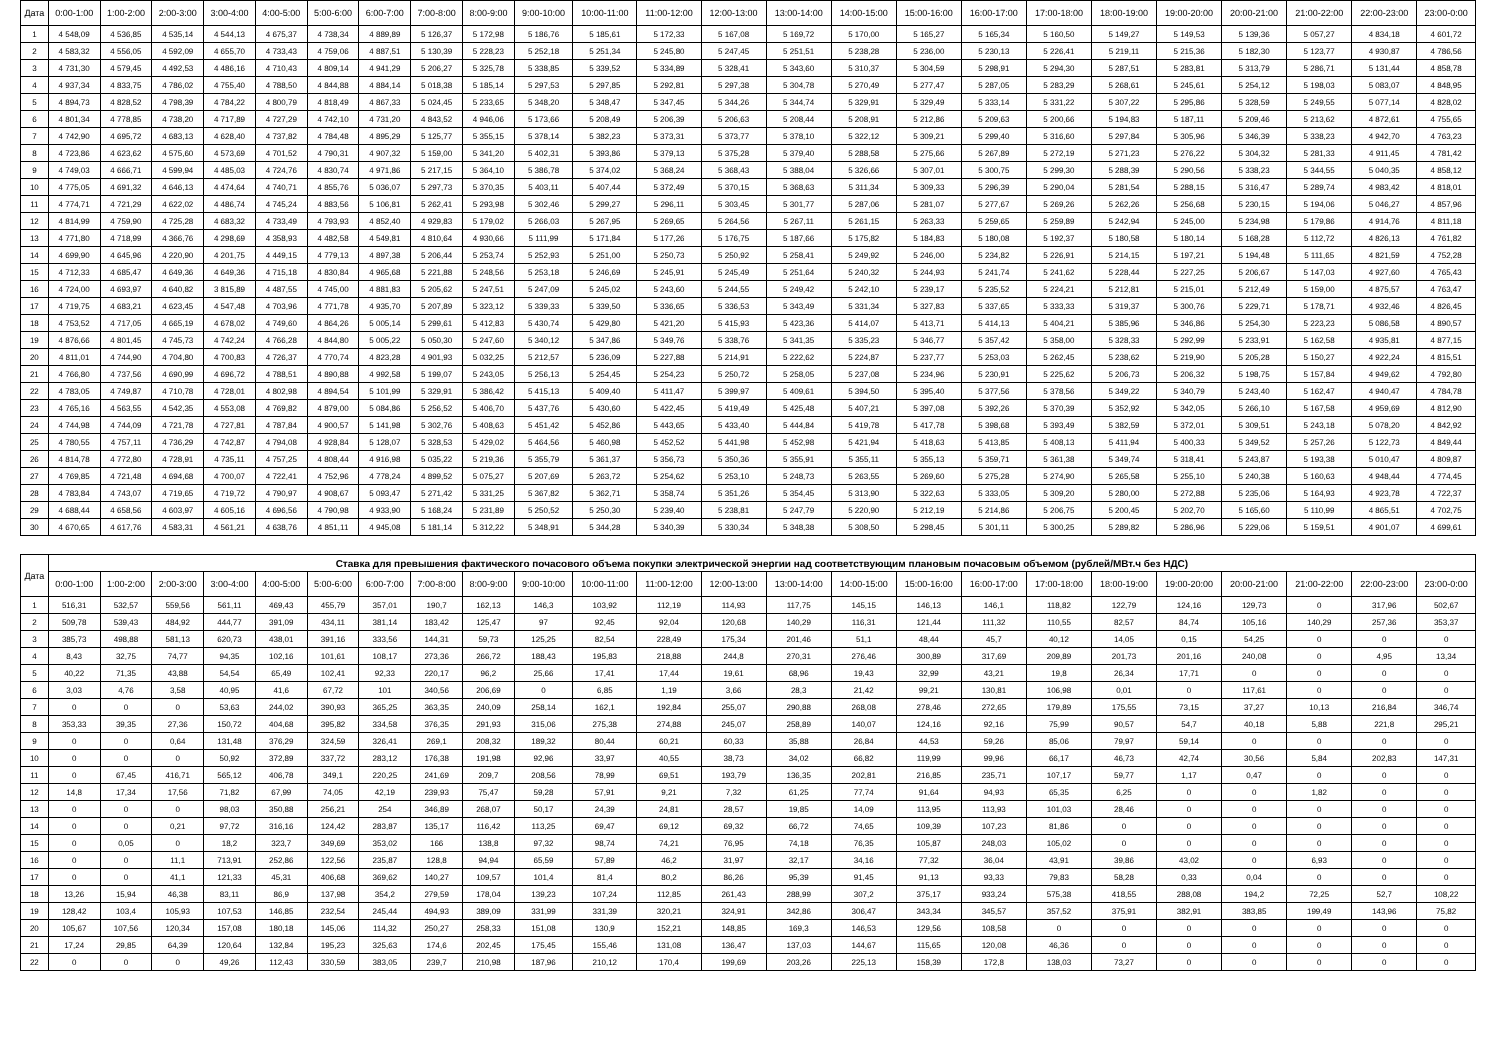| Дата | 0:00-1:00 | 1:00-2:00 | 2:00-3:00 | 3:00-4:00 | 4:00-5:00 | 5:00-6:00 | 6:00-7:00 | 7:00-8:00 | 8:00-9:00 | 9:00-10:00 | 10:00-11:00 | 11:00-12:00 | 12:00-13:00 | 13:00-14:00 | 14:00-15:00 | 15:00-16:00 | 16:00-17:00 | 17:00-18:00 | 18:00-19:00 | 19:00-20:00 | 20:00-21:00 | 21:00-22:00 | 22:00-23:00 | 23:00-0:00 |
| --- | --- | --- | --- | --- | --- | --- | --- | --- | --- | --- | --- | --- | --- | --- | --- | --- | --- | --- | --- | --- | --- | --- | --- | --- |
| 1 | 4 548,09 | 4 536,85 | 4 535,14 | 4 544,13 | 4 675,37 | 4 738,34 | 4 889,89 | 5 126,37 | 5 172,98 | 5 186,76 | 5 185,61 | 5 172,33 | 5 167,08 | 5 169,72 | 5 170,00 | 5 165,27 | 5 165,34 | 5 160,50 | 5 149,27 | 5 149,53 | 5 139,36 | 5 057,27 | 4 834,18 | 4 601,72 |
| 2 | 4 583,32 | 4 556,05 | 4 592,09 | 4 655,70 | 4 733,43 | 4 759,06 | 4 887,51 | 5 130,39 | 5 228,23 | 5 252,18 | 5 251,34 | 5 245,80 | 5 247,45 | 5 251,51 | 5 238,28 | 5 236,00 | 5 230,13 | 5 226,41 | 5 219,11 | 5 215,36 | 5 182,30 | 5 123,77 | 4 930,87 | 4 786,56 |
| 3 | 4 731,30 | 4 579,45 | 4 492,53 | 4 486,16 | 4 710,43 | 4 809,14 | 4 941,29 | 5 206,27 | 5 325,78 | 5 338,85 | 5 339,52 | 5 334,89 | 5 328,41 | 5 343,60 | 5 310,37 | 5 304,59 | 5 298,91 | 5 294,30 | 5 287,51 | 5 283,81 | 5 313,79 | 5 286,71 | 5 131,44 | 4 858,78 |
| 4 | 4 937,34 | 4 833,75 | 4 786,02 | 4 755,40 | 4 788,50 | 4 844,88 | 4 884,14 | 5 018,38 | 5 185,14 | 5 297,53 | 5 297,85 | 5 292,81 | 5 297,38 | 5 304,78 | 5 270,49 | 5 277,47 | 5 287,05 | 5 283,29 | 5 268,61 | 5 245,61 | 5 254,12 | 5 198,03 | 5 083,07 | 4 848,95 |
| 5 | 4 894,73 | 4 828,52 | 4 798,39 | 4 784,22 | 4 800,79 | 4 818,49 | 4 867,33 | 5 024,45 | 5 233,65 | 5 348,20 | 5 348,47 | 5 347,45 | 5 344,26 | 5 344,74 | 5 329,91 | 5 329,49 | 5 333,14 | 5 331,22 | 5 307,22 | 5 295,86 | 5 328,59 | 5 249,55 | 5 077,14 | 4 828,02 |
| 6 | 4 801,34 | 4 778,85 | 4 738,20 | 4 717,89 | 4 727,29 | 4 742,10 | 4 731,20 | 4 843,52 | 4 946,06 | 5 173,66 | 5 208,49 | 5 206,39 | 5 206,63 | 5 208,44 | 5 208,91 | 5 212,86 | 5 209,63 | 5 200,66 | 5 194,83 | 5 187,11 | 5 209,46 | 5 213,62 | 4 872,61 | 4 755,65 |
| 7 | 4 742,90 | 4 695,72 | 4 683,13 | 4 628,40 | 4 737,82 | 4 784,48 | 4 895,29 | 5 125,77 | 5 355,15 | 5 378,14 | 5 382,23 | 5 373,31 | 5 373,77 | 5 378,10 | 5 322,12 | 5 309,21 | 5 299,40 | 5 316,60 | 5 297,84 | 5 305,96 | 5 346,39 | 5 338,23 | 4 942,70 | 4 763,23 |
| 8 | 4 723,86 | 4 623,62 | 4 575,60 | 4 573,69 | 4 701,52 | 4 790,31 | 4 907,32 | 5 159,00 | 5 341,20 | 5 402,31 | 5 393,86 | 5 379,13 | 5 375,28 | 5 379,40 | 5 288,58 | 5 275,66 | 5 267,89 | 5 272,19 | 5 271,23 | 5 276,22 | 5 304,32 | 5 281,33 | 4 911,45 | 4 781,42 |
| 9 | 4 749,03 | 4 666,71 | 4 599,94 | 4 485,03 | 4 724,76 | 4 830,74 | 4 971,86 | 5 217,15 | 5 364,10 | 5 386,78 | 5 374,02 | 5 368,24 | 5 368,43 | 5 388,04 | 5 326,66 | 5 307,01 | 5 300,75 | 5 299,30 | 5 288,39 | 5 290,56 | 5 338,23 | 5 344,55 | 5 040,35 | 4 858,12 |
| 10 | 4 775,05 | 4 691,32 | 4 646,13 | 4 474,64 | 4 740,71 | 4 855,76 | 5 036,07 | 5 297,73 | 5 370,35 | 5 403,11 | 5 407,44 | 5 372,49 | 5 370,15 | 5 368,63 | 5 311,34 | 5 309,33 | 5 296,39 | 5 290,04 | 5 281,54 | 5 288,15 | 5 316,47 | 5 289,74 | 4 983,42 | 4 818,01 |
| 11 | 4 774,71 | 4 721,29 | 4 622,02 | 4 486,74 | 4 745,24 | 4 883,56 | 5 106,81 | 5 262,41 | 5 293,98 | 5 302,46 | 5 299,27 | 5 296,11 | 5 303,45 | 5 301,77 | 5 287,06 | 5 281,07 | 5 277,67 | 5 269,26 | 5 262,26 | 5 256,68 | 5 230,15 | 5 194,06 | 5 046,27 | 4 857,96 |
| 12 | 4 814,99 | 4 759,90 | 4 725,28 | 4 683,32 | 4 733,49 | 4 793,93 | 4 852,40 | 4 929,83 | 5 179,02 | 5 266,03 | 5 267,95 | 5 269,65 | 5 264,56 | 5 267,11 | 5 261,15 | 5 263,33 | 5 259,65 | 5 259,89 | 5 242,94 | 5 245,00 | 5 234,98 | 5 179,86 | 4 914,76 | 4 811,18 |
| 13 | 4 771,80 | 4 718,99 | 4 366,76 | 4 298,69 | 4 358,93 | 4 482,58 | 4 549,81 | 4 810,64 | 4 930,66 | 5 111,99 | 5 171,84 | 5 177,26 | 5 176,75 | 5 187,66 | 5 175,82 | 5 184,83 | 5 180,08 | 5 192,37 | 5 180,58 | 5 180,14 | 5 168,28 | 5 112,72 | 4 826,13 | 4 761,82 |
| 14 | 4 699,90 | 4 645,96 | 4 220,90 | 4 201,75 | 4 449,15 | 4 779,13 | 4 897,38 | 5 206,44 | 5 253,74 | 5 252,93 | 5 251,00 | 5 250,73 | 5 250,92 | 5 258,41 | 5 249,92 | 5 246,00 | 5 234,82 | 5 226,91 | 5 214,15 | 5 197,21 | 5 194,48 | 5 111,65 | 4 821,59 | 4 752,28 |
| 15 | 4 712,33 | 4 685,47 | 4 649,36 | 4 649,36 | 4 715,18 | 4 830,84 | 4 965,68 | 5 221,88 | 5 248,56 | 5 253,18 | 5 246,69 | 5 245,91 | 5 245,49 | 5 251,64 | 5 240,32 | 5 244,93 | 5 241,74 | 5 241,62 | 5 228,44 | 5 227,25 | 5 206,67 | 5 147,03 | 4 927,60 | 4 765,43 |
| 16 | 4 724,00 | 4 693,97 | 4 640,82 | 3 815,89 | 4 487,55 | 4 745,00 | 4 881,83 | 5 205,62 | 5 247,51 | 5 247,09 | 5 245,02 | 5 243,60 | 5 244,55 | 5 249,42 | 5 242,10 | 5 239,17 | 5 235,52 | 5 224,21 | 5 212,81 | 5 215,01 | 5 212,49 | 5 159,00 | 4 875,57 | 4 763,47 |
| 17 | 4 719,75 | 4 683,21 | 4 623,45 | 4 547,48 | 4 703,96 | 4 771,78 | 4 935,70 | 5 207,89 | 5 323,12 | 5 339,33 | 5 339,50 | 5 336,65 | 5 336,53 | 5 343,49 | 5 331,34 | 5 327,83 | 5 337,65 | 5 333,33 | 5 319,37 | 5 300,76 | 5 229,71 | 5 178,71 | 4 932,46 | 4 826,45 |
| 18 | 4 753,52 | 4 717,05 | 4 665,19 | 4 678,02 | 4 749,60 | 4 864,26 | 5 005,14 | 5 299,61 | 5 412,83 | 5 430,74 | 5 429,80 | 5 421,20 | 5 415,93 | 5 423,36 | 5 414,07 | 5 413,71 | 5 414,13 | 5 404,21 | 5 385,96 | 5 346,86 | 5 254,30 | 5 223,23 | 5 086,58 | 4 890,57 |
| 19 | 4 876,66 | 4 801,45 | 4 745,73 | 4 742,24 | 4 766,28 | 4 844,80 | 5 005,22 | 5 050,30 | 5 247,60 | 5 340,12 | 5 347,86 | 5 349,76 | 5 338,76 | 5 341,35 | 5 335,23 | 5 346,77 | 5 357,42 | 5 358,00 | 5 328,33 | 5 292,99 | 5 233,91 | 5 162,58 | 4 935,81 | 4 877,15 |
| 20 | 4 811,01 | 4 744,90 | 4 704,80 | 4 700,83 | 4 726,37 | 4 770,74 | 4 823,28 | 4 901,93 | 5 032,25 | 5 212,57 | 5 236,09 | 5 227,88 | 5 214,91 | 5 222,62 | 5 224,87 | 5 237,77 | 5 253,03 | 5 262,45 | 5 238,62 | 5 219,90 | 5 205,28 | 5 150,27 | 4 922,24 | 4 815,51 |
| 21 | 4 766,80 | 4 737,56 | 4 690,99 | 4 696,72 | 4 788,51 | 4 890,88 | 4 992,58 | 5 199,07 | 5 243,05 | 5 256,13 | 5 254,45 | 5 254,23 | 5 250,72 | 5 258,05 | 5 237,08 | 5 234,96 | 5 230,91 | 5 225,62 | 5 206,73 | 5 206,32 | 5 198,75 | 5 157,84 | 4 949,62 | 4 792,80 |
| 22 | 4 783,05 | 4 749,87 | 4 710,78 | 4 728,01 | 4 802,98 | 4 894,54 | 5 101,99 | 5 329,91 | 5 386,42 | 5 415,13 | 5 409,40 | 5 411,47 | 5 399,97 | 5 409,61 | 5 394,50 | 5 395,40 | 5 377,56 | 5 378,56 | 5 349,22 | 5 340,79 | 5 243,40 | 5 162,47 | 4 940,47 | 4 784,78 |
| 23 | 4 765,16 | 4 563,55 | 4 542,35 | 4 553,08 | 4 769,82 | 4 879,00 | 5 084,86 | 5 256,52 | 5 406,70 | 5 437,76 | 5 430,60 | 5 422,45 | 5 419,49 | 5 425,48 | 5 407,21 | 5 397,08 | 5 392,26 | 5 370,39 | 5 352,92 | 5 342,05 | 5 266,10 | 5 167,58 | 4 959,69 | 4 812,90 |
| 24 | 4 744,98 | 4 744,09 | 4 721,78 | 4 727,81 | 4 787,84 | 4 900,57 | 5 141,98 | 5 302,76 | 5 408,63 | 5 451,42 | 5 452,86 | 5 443,65 | 5 433,40 | 5 444,84 | 5 419,78 | 5 417,78 | 5 398,68 | 5 393,49 | 5 382,59 | 5 372,01 | 5 309,51 | 5 243,18 | 5 078,20 | 4 842,92 |
| 25 | 4 780,55 | 4 757,11 | 4 736,29 | 4 742,87 | 4 794,08 | 4 928,84 | 5 128,07 | 5 328,53 | 5 429,02 | 5 464,56 | 5 460,98 | 5 452,52 | 5 441,98 | 5 452,98 | 5 421,94 | 5 418,63 | 5 413,85 | 5 408,13 | 5 411,94 | 5 400,33 | 5 349,52 | 5 257,26 | 5 122,73 | 4 849,44 |
| 26 | 4 814,78 | 4 772,80 | 4 728,91 | 4 735,11 | 4 757,25 | 4 808,44 | 4 916,98 | 5 035,22 | 5 219,36 | 5 355,79 | 5 361,37 | 5 356,73 | 5 350,36 | 5 355,91 | 5 355,11 | 5 355,13 | 5 359,71 | 5 361,38 | 5 349,74 | 5 318,41 | 5 243,87 | 5 193,38 | 5 010,47 | 4 809,87 |
| 27 | 4 769,85 | 4 721,48 | 4 694,68 | 4 700,07 | 4 722,41 | 4 752,96 | 4 778,24 | 4 899,52 | 5 075,27 | 5 207,69 | 5 263,72 | 5 254,62 | 5 253,10 | 5 248,73 | 5 263,55 | 5 269,60 | 5 275,28 | 5 274,90 | 5 265,58 | 5 255,10 | 5 240,38 | 5 160,63 | 4 948,44 | 4 774,45 |
| 28 | 4 783,84 | 4 743,07 | 4 719,65 | 4 719,72 | 4 790,97 | 4 908,67 | 5 093,47 | 5 271,42 | 5 331,25 | 5 367,82 | 5 362,71 | 5 358,74 | 5 351,26 | 5 354,45 | 5 313,90 | 5 322,63 | 5 333,05 | 5 309,20 | 5 280,00 | 5 272,88 | 5 235,06 | 5 164,93 | 4 923,78 | 4 722,37 |
| 29 | 4 688,44 | 4 658,56 | 4 603,97 | 4 605,16 | 4 696,56 | 4 790,98 | 4 933,90 | 5 168,24 | 5 231,89 | 5 250,52 | 5 250,30 | 5 239,40 | 5 238,81 | 5 247,79 | 5 220,90 | 5 212,19 | 5 214,86 | 5 206,75 | 5 200,45 | 5 202,70 | 5 165,60 | 5 110,99 | 4 865,51 | 4 702,75 |
| 30 | 4 670,65 | 4 617,76 | 4 583,31 | 4 561,21 | 4 638,76 | 4 851,11 | 4 945,08 | 5 181,14 | 5 312,22 | 5 348,91 | 5 344,28 | 5 340,39 | 5 330,34 | 5 348,38 | 5 308,50 | 5 298,45 | 5 301,11 | 5 300,25 | 5 289,82 | 5 286,96 | 5 229,06 | 5 159,51 | 4 901,07 | 4 699,61 |
| Дата | Ставка для превышения фактического почасового объема покупки электрической энергии над соответствующим плановым почасовым объемом (рублей/МВт.ч без НДС) | | | | | | | | | | | | | | | | | | | | | | | |
| --- | --- | --- | --- | --- | --- | --- | --- | --- | --- | --- | --- | --- | --- | --- | --- | --- | --- | --- | --- | --- | --- | --- | --- | --- |
| | 0:00-1:00 | 1:00-2:00 | 2:00-3:00 | 3:00-4:00 | 4:00-5:00 | 5:00-6:00 | 6:00-7:00 | 7:00-8:00 | 8:00-9:00 | 9:00-10:00 | 10:00-11:00 | 11:00-12:00 | 12:00-13:00 | 13:00-14:00 | 14:00-15:00 | 15:00-16:00 | 16:00-17:00 | 17:00-18:00 | 18:00-19:00 | 19:00-20:00 | 20:00-21:00 | 21:00-22:00 | 22:00-23:00 | 23:00-0:00 |
| 1 | 516,31 | 532,57 | 559,56 | 561,11 | 469,43 | 455,79 | 357,01 | 190,7 | 162,13 | 146,3 | 103,92 | 112,19 | 114,93 | 117,75 | 145,15 | 146,13 | 146,1 | 118,82 | 122,79 | 124,16 | 129,73 | 0 | 317,96 | 502,67 |
| 2 | 509,78 | 539,43 | 484,92 | 444,77 | 391,09 | 434,11 | 381,14 | 183,42 | 125,47 | 97 | 92,45 | 92,04 | 120,68 | 140,29 | 116,31 | 121,44 | 111,32 | 110,55 | 82,57 | 84,74 | 105,16 | 140,29 | 257,36 | 353,37 |
| 3 | 385,73 | 498,88 | 581,13 | 620,73 | 438,01 | 391,16 | 333,56 | 144,31 | 59,73 | 125,25 | 82,54 | 228,49 | 175,34 | 201,46 | 51,1 | 48,44 | 45,7 | 40,12 | 14,05 | 0,15 | 54,25 | 0 | 0 | 0 |
| 4 | 8,43 | 32,75 | 74,77 | 94,35 | 102,16 | 101,61 | 108,17 | 273,36 | 266,72 | 188,43 | 195,83 | 218,88 | 244,8 | 270,31 | 276,46 | 300,89 | 317,69 | 209,89 | 201,73 | 201,16 | 240,08 | 0 | 4,95 | 13,34 |
| 5 | 40,22 | 71,35 | 43,88 | 54,54 | 65,49 | 102,41 | 92,33 | 220,17 | 96,2 | 25,66 | 17,41 | 17,44 | 19,61 | 68,96 | 19,43 | 32,99 | 43,21 | 19,8 | 26,34 | 17,71 | 0 | 0 | 0 | 0 |
| 6 | 3,03 | 4,76 | 3,58 | 40,95 | 41,6 | 67,72 | 101 | 340,56 | 206,69 | 0 | 6,85 | 1,19 | 3,66 | 28,3 | 21,42 | 99,21 | 130,81 | 106,98 | 0,01 | 0 | 117,61 | 0 | 0 | 0 |
| 7 | 0 | 0 | 0 | 53,63 | 244,02 | 390,93 | 365,25 | 363,35 | 240,09 | 258,14 | 162,1 | 192,84 | 255,07 | 290,88 | 268,08 | 278,46 | 272,65 | 179,89 | 175,55 | 73,15 | 37,27 | 10,13 | 216,84 | 346,74 |
| 8 | 353,33 | 39,35 | 27,36 | 150,72 | 404,68 | 395,82 | 334,58 | 376,35 | 291,93 | 315,06 | 275,38 | 274,88 | 245,07 | 258,89 | 140,07 | 124,16 | 92,16 | 75,99 | 90,57 | 54,7 | 40,18 | 5,88 | 221,8 | 295,21 |
| 9 | 0 | 0 | 0,64 | 131,48 | 376,29 | 324,59 | 326,41 | 269,1 | 208,32 | 189,32 | 80,44 | 60,21 | 60,33 | 35,88 | 26,84 | 44,53 | 59,26 | 85,06 | 79,97 | 59,14 | 0 | 0 | 0 | 0 |
| 10 | 0 | 0 | 0 | 50,92 | 372,89 | 337,72 | 283,12 | 176,38 | 191,98 | 92,96 | 33,97 | 40,55 | 38,73 | 34,02 | 66,82 | 119,99 | 99,96 | 66,17 | 46,73 | 42,74 | 30,56 | 5,84 | 202,83 | 147,31 |
| 11 | 0 | 67,45 | 416,71 | 565,12 | 406,78 | 349,1 | 220,25 | 241,69 | 209,7 | 208,56 | 78,99 | 69,51 | 193,79 | 136,35 | 202,81 | 216,85 | 235,71 | 107,17 | 59,77 | 1,17 | 0,47 | 0 | 0 | 0 |
| 12 | 14,8 | 17,34 | 17,56 | 71,82 | 67,99 | 74,05 | 42,19 | 239,93 | 75,47 | 59,28 | 57,91 | 9,21 | 7,32 | 61,25 | 77,74 | 91,64 | 94,93 | 65,35 | 6,25 | 0 | 0 | 1,82 | 0 | 0 |
| 13 | 0 | 0 | 0 | 98,03 | 350,88 | 256,21 | 254 | 346,89 | 268,07 | 50,17 | 24,39 | 24,81 | 28,57 | 19,85 | 14,09 | 113,95 | 113,93 | 101,03 | 28,46 | 0 | 0 | 0 | 0 | 0 |
| 14 | 0 | 0 | 0,21 | 97,72 | 316,16 | 124,42 | 283,87 | 135,17 | 116,42 | 113,25 | 69,47 | 69,12 | 69,32 | 66,72 | 74,65 | 109,39 | 107,23 | 81,86 | 0 | 0 | 0 | 0 | 0 | 0 |
| 15 | 0 | 0,05 | 0 | 18,2 | 323,7 | 349,69 | 353,02 | 166 | 138,8 | 97,32 | 98,74 | 74,21 | 76,95 | 74,18 | 76,35 | 105,87 | 248,03 | 105,02 | 0 | 0 | 0 | 0 | 0 | 0 |
| 16 | 0 | 0 | 11,1 | 713,91 | 252,86 | 122,56 | 235,87 | 128,8 | 94,94 | 65,59 | 57,89 | 46,2 | 31,97 | 32,17 | 34,16 | 77,32 | 36,04 | 43,91 | 39,86 | 43,02 | 0 | 6,93 | 0 | 0 |
| 17 | 0 | 0 | 41,1 | 121,33 | 45,31 | 406,68 | 369,62 | 140,27 | 109,57 | 101,4 | 81,4 | 80,2 | 86,26 | 95,39 | 91,45 | 91,13 | 93,33 | 79,83 | 58,28 | 0,33 | 0,04 | 0 | 0 | 0 |
| 18 | 13,26 | 15,94 | 46,38 | 83,11 | 86,9 | 137,98 | 354,2 | 279,59 | 178,04 | 139,23 | 107,24 | 112,85 | 261,43 | 288,99 | 307,2 | 375,17 | 933,24 | 575,38 | 418,55 | 288,08 | 194,2 | 72,25 | 52,7 | 108,22 |
| 19 | 128,42 | 103,4 | 105,93 | 107,53 | 146,85 | 232,54 | 245,44 | 494,93 | 389,09 | 331,99 | 331,39 | 320,21 | 324,91 | 342,86 | 306,47 | 343,34 | 345,57 | 357,52 | 375,91 | 382,91 | 383,85 | 199,49 | 143,96 | 75,82 |
| 20 | 105,67 | 107,56 | 120,34 | 157,08 | 180,18 | 145,06 | 114,32 | 250,27 | 258,33 | 151,08 | 130,9 | 152,21 | 148,85 | 169,3 | 146,53 | 129,56 | 108,58 | 0 | 0 | 0 | 0 | 0 | 0 | 0 |
| 21 | 17,24 | 29,85 | 64,39 | 120,64 | 132,84 | 195,23 | 325,63 | 174,6 | 202,45 | 175,45 | 155,46 | 131,08 | 136,47 | 137,03 | 144,67 | 115,65 | 120,08 | 46,36 | 0 | 0 | 0 | 0 | 0 | 0 |
| 22 | 0 | 0 | 0 | 49,26 | 112,43 | 330,59 | 383,05 | 239,7 | 210,98 | 187,96 | 210,12 | 170,4 | 199,69 | 203,26 | 225,13 | 158,39 | 172,8 | 138,03 | 73,27 | 0 | 0 | 0 | 0 | 0 |